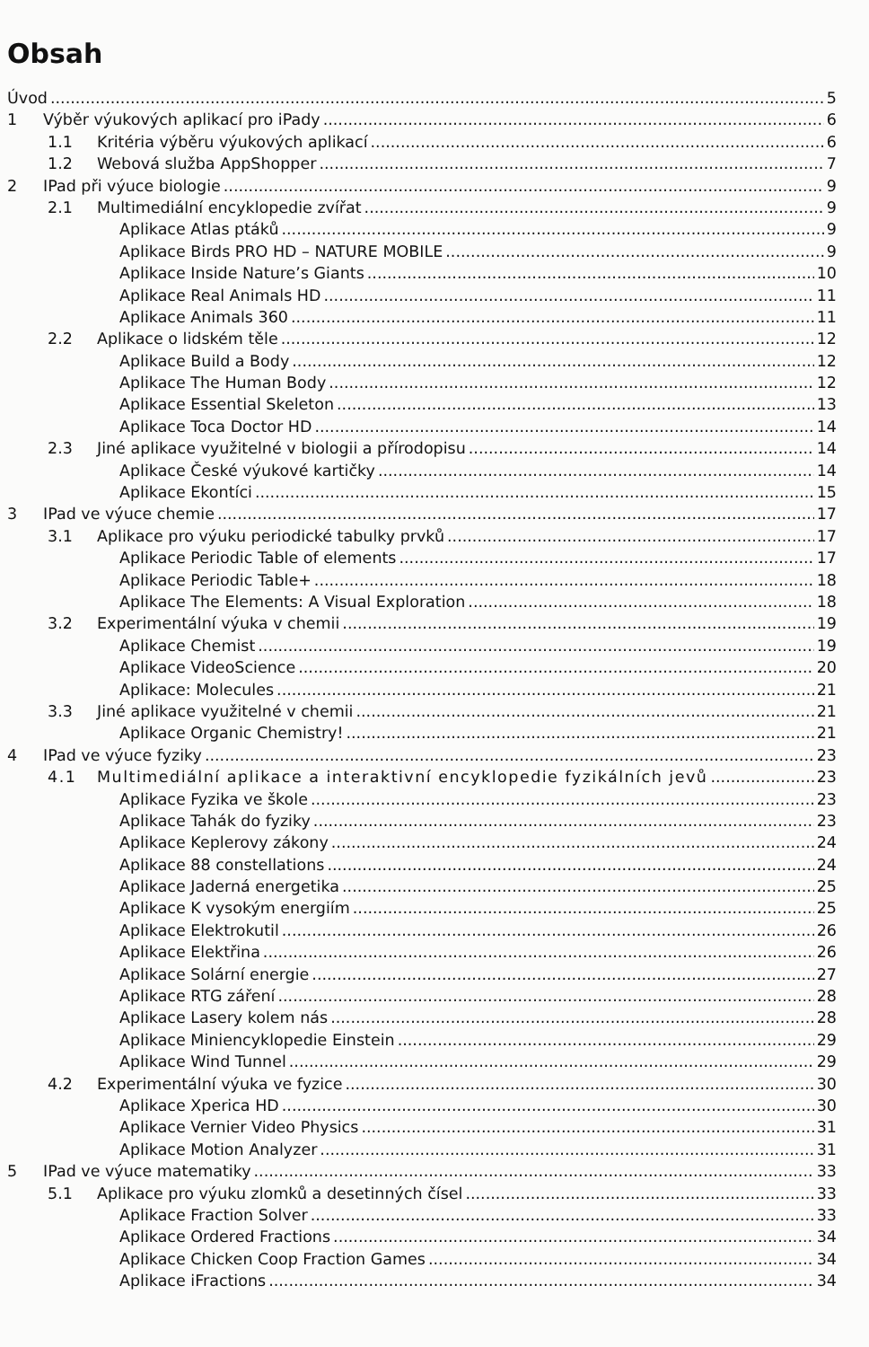Obsah
Úvod 5
1 Výběr výukových aplikací pro iPady 6
1.1 Kritéria výběru výukových aplikací 6
1.2 Webová služba AppShopper 7
2 IPad při výuce biologie 9
2.1 Multimediální encyklopedie zvířat 9
Aplikace Atlas ptáků 9
Aplikace Birds PRO HD – NATURE MOBILE 9
Aplikace Inside Nature’s Giants 10
Aplikace Real Animals HD 11
Aplikace Animals 360 11
2.2 Aplikace o lidském těle 12
Aplikace Build a Body 12
Aplikace The Human Body 12
Aplikace Essential Skeleton 13
Aplikace Toca Doctor HD 14
2.3 Jiné aplikace využitelné v biologii a přírodopisu 14
Aplikace České výukové kartičky 14
Aplikace Ekontíci 15
3 IPad ve výuce chemie 17
3.1 Aplikace pro výuku periodické tabulky prvků 17
Aplikace Periodic Table of elements 17
Aplikace Periodic Table+ 18
Aplikace The Elements: A Visual Exploration 18
3.2 Experimentální výuka v chemii 19
Aplikace Chemist 19
Aplikace VideoScience 20
Aplikace: Molecules 21
3.3 Jiné aplikace využitelné v chemii 21
Aplikace Organic Chemistry! 21
4 IPad ve výuce fyziky 23
4.1 Multimediální aplikace a interaktivní encyklopedie fyzikálních jevů 23
Aplikace Fyzika ve škole 23
Aplikace Tahák do fyziky 23
Aplikace Keplerovy zákony 24
Aplikace 88 constellations 24
Aplikace Jaderná energetika 25
Aplikace K vysokým energiím 25
Aplikace Elektrokutil 26
Aplikace Elektřina 26
Aplikace Solární energie 27
Aplikace RTG záření 28
Aplikace Lasery kolem nás 28
Aplikace Miniencyklopedie Einstein 29
Aplikace Wind Tunnel 29
4.2 Experimentální výuka ve fyzice 30
Aplikace Xperica HD 30
Aplikace Vernier Video Physics 31
Aplikace Motion Analyzer 31
5 IPad ve výuce matematiky 33
5.1 Aplikace pro výuku zlomků a desetinných čísel 33
Aplikace Fraction Solver 33
Aplikace Ordered Fractions 34
Aplikace Chicken Coop Fraction Games 34
Aplikace iFractions 34